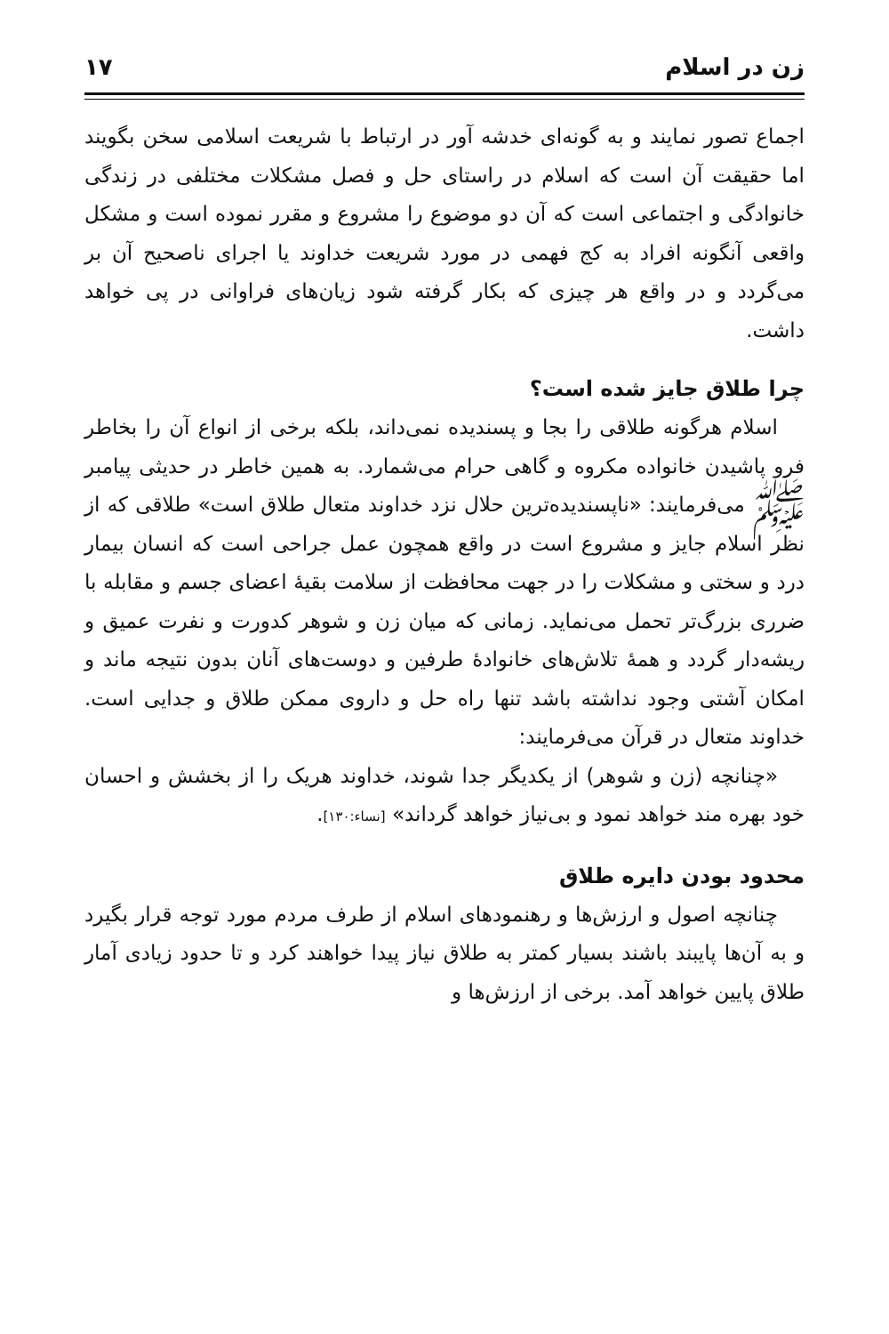زن در اسلام ۱۷
اجماع تصور نمایند و به گونه‌ای خدشه آور در ارتباط با شریعت اسلامی سخن بگویند اما حقیقت آن است که اسلام در راستای حل و فصل مشکلات مختلفی در زندگی خانوادگی و اجتماعی است که آن دو موضوع را مشروع و مقرر نموده است و مشکل واقعی آنگونه افراد به کج فهمی در مورد شریعت خداوند یا اجرای ناصحیح آن بر می‌گردد و در واقع هر چیزی که بکار گرفته شود زیان‌های فراوانی در پی خواهد داشت.
چرا طلاق جایز شده است؟
اسلام هرگونه طلاقی را بجا و پسندیده نمی‌داند، بلکه برخی از انواع آن را بخاطر فرو پاشیدن خانواده مکروه و گاهی حرام می‌شمارد. به همین خاطر در حدیثی پیامبر ﷺ می‌فرمایند: «ناپسندیده‌ترین حلال نزد خداوند متعال طلاق است» طلاقی که از نظر اسلام جایز و مشروع است در واقع همچون عمل جراحی است که انسان بیمار درد و سختی و مشکلات را در جهت محافظت از سلامت بقیۀ اعضای جسم و مقابله با ضرری بزرگ‌تر تحمل می‌نماید. زمانی که میان زن و شوهر کدورت و نفرت عمیق و ریشه‌دار گردد و همۀ تلاش‌های خانوادۀ طرفین و دوست‌های آنان بدون نتیجه ماند و امکان آشتی وجود نداشته باشد تنها راه حل و داروی ممکن طلاق و جدایی است. خداوند متعال در قرآن می‌فرمایند:
«چنانچه (زن و شوهر) از یکدیگر جدا شوند، خداوند هریک را از بخشش و احسان خود بهره مند خواهد نمود و بی‌نیاز خواهد گرداند» [نساء:۱۳۰].
محدود بودن دایره طلاق
چنانچه اصول و ارزش‌ها و رهنمودهای اسلام از طرف مردم مورد توجه قرار بگیرد و به آن‌ها پایبند باشند بسیار کمتر به طلاق نیاز پیدا خواهند کرد و تا حدود زیادی آمار طلاق پایین خواهد آمد. برخی از ارزش‌ها و